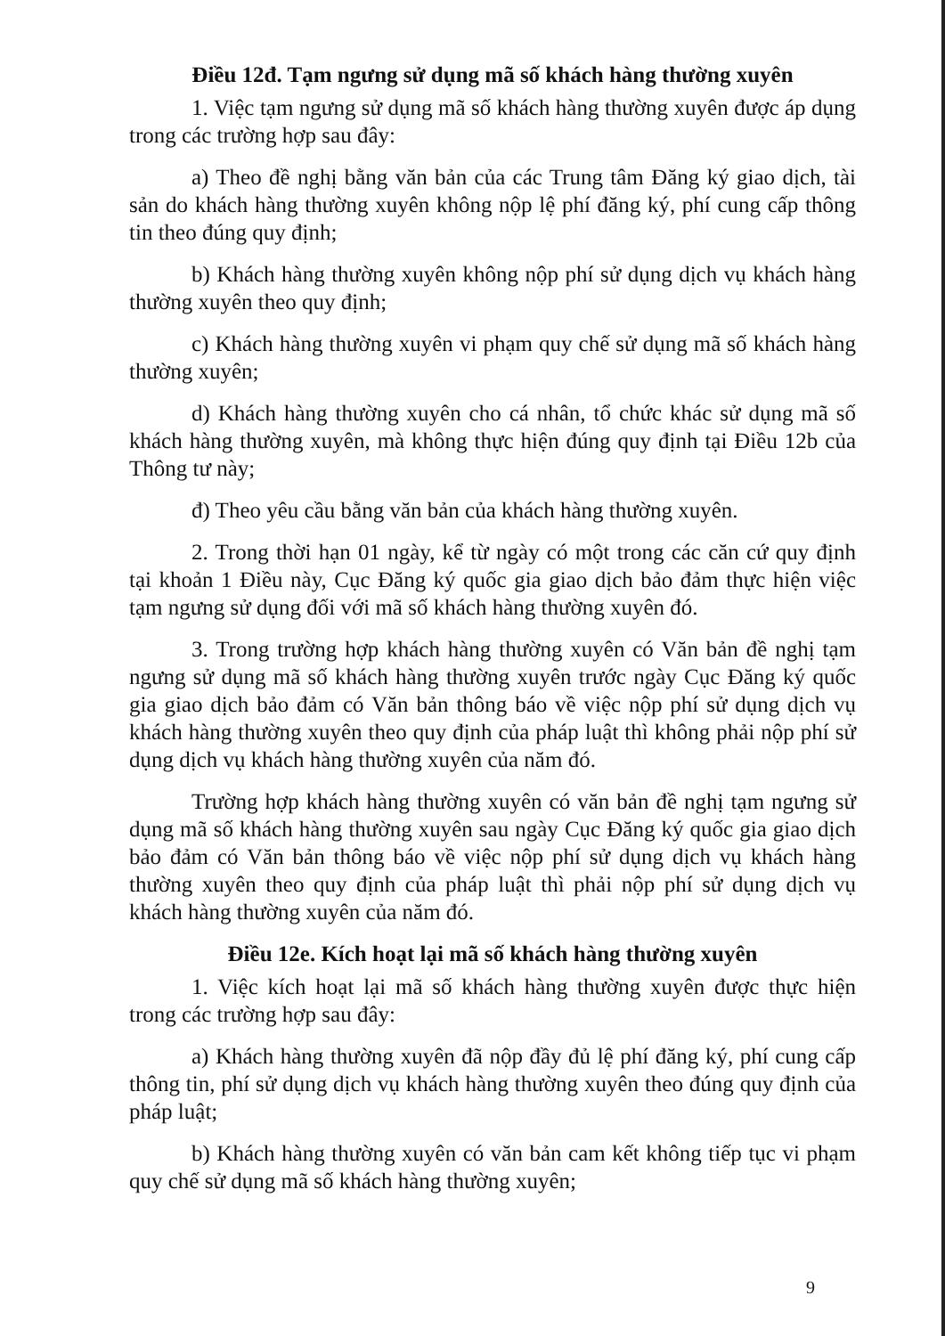Điều 12đ. Tạm ngưng sử dụng mã số khách hàng thường xuyên
1. Việc tạm ngưng sử dụng mã số khách hàng thường xuyên được áp dụng trong các trường hợp sau đây:
a) Theo đề nghị bằng văn bản của các Trung tâm Đăng ký giao dịch, tài sản do khách hàng thường xuyên không nộp lệ phí đăng ký, phí cung cấp thông tin theo đúng quy định;
b) Khách hàng thường xuyên không nộp phí sử dụng dịch vụ khách hàng thường xuyên theo quy định;
c) Khách hàng thường xuyên vi phạm quy chế sử dụng mã số khách hàng thường xuyên;
d) Khách hàng thường xuyên cho cá nhân, tổ chức khác sử dụng mã số khách hàng thường xuyên, mà không thực hiện đúng quy định tại Điều 12b của Thông tư này;
đ) Theo yêu cầu bằng văn bản của khách hàng thường xuyên.
2. Trong thời hạn 01 ngày, kể từ ngày có một trong các căn cứ quy định tại khoản 1 Điều này, Cục Đăng ký quốc gia giao dịch bảo đảm thực hiện việc tạm ngưng sử dụng đối với mã số khách hàng thường xuyên đó.
3. Trong trường hợp khách hàng thường xuyên có Văn bản đề nghị tạm ngưng sử dụng mã số khách hàng thường xuyên trước ngày Cục Đăng ký quốc gia giao dịch bảo đảm có Văn bản thông báo về việc nộp phí sử dụng dịch vụ khách hàng thường xuyên theo quy định của pháp luật thì không phải nộp phí sử dụng dịch vụ khách hàng thường xuyên của năm đó.
Trường hợp khách hàng thường xuyên có văn bản đề nghị tạm ngưng sử dụng mã số khách hàng thường xuyên sau ngày Cục Đăng ký quốc gia giao dịch bảo đảm có Văn bản thông báo về việc nộp phí sử dụng dịch vụ khách hàng thường xuyên theo quy định của pháp luật thì phải nộp phí sử dụng dịch vụ khách hàng thường xuyên của năm đó.
Điều 12e. Kích hoạt lại mã số khách hàng thường xuyên
1. Việc kích hoạt lại mã số khách hàng thường xuyên được thực hiện trong các trường hợp sau đây:
a) Khách hàng thường xuyên đã nộp đầy đủ lệ phí đăng ký, phí cung cấp thông tin, phí sử dụng dịch vụ khách hàng thường xuyên theo đúng quy định của pháp luật;
b) Khách hàng thường xuyên có văn bản cam kết không tiếp tục vi phạm quy chế sử dụng mã số khách hàng thường xuyên;
9